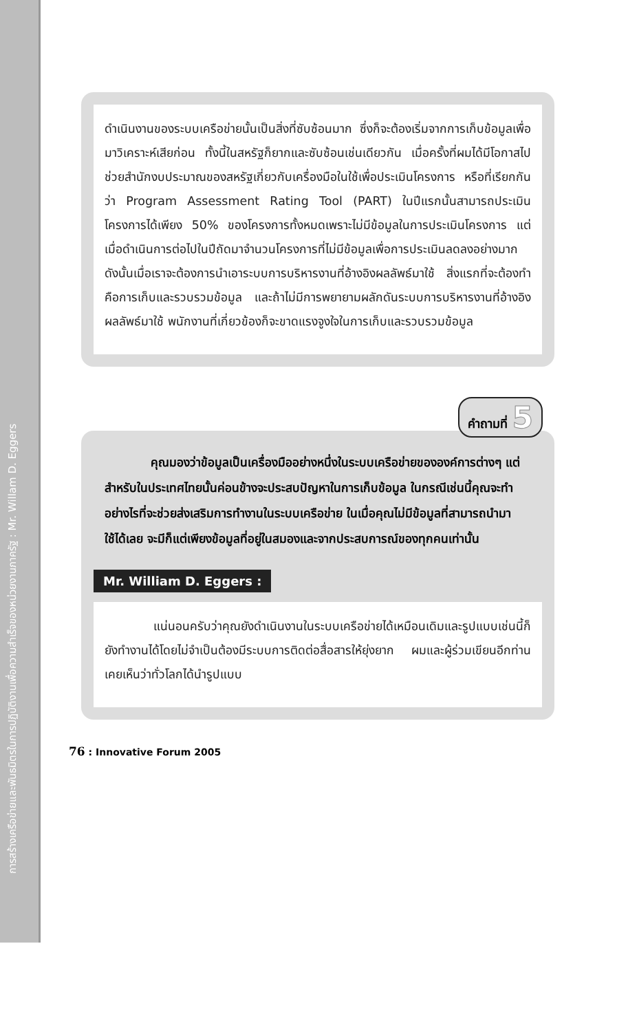การสร้างเครือข่ายและพันธมิตรในการปฏิบัติงานเพื่อความสำเร็จของหน่วยงานภาครัฐ : Mr. Willam D. Eggers
ดำเนินงานของระบบเครือข่ายนั้นเป็นสิ่งที่ซับซ้อนมาก ซึ่งก็จะต้องเริ่มจากการเก็บข้อมูลเพื่อมาวิเคราะห์เสียก่อน ทั้งนี้ในสหรัฐก็ยากและซับซ้อนเช่นเดียวกัน เมื่อครั้งที่ผมได้มีโอกาสไปช่วยสำนักงบประมาณของสหรัฐเกี่ยวกับเครื่องมือในใช้เพื่อประเมินโครงการ หรือที่เรียกกันว่า Program Assessment Rating Tool (PART) ในปีแรกนั้นสามารถประเมินโครงการได้เพียง 50% ของโครงการทั้งหมดเพราะไม่มีข้อมูลในการประเมินโครงการ แต่เมื่อดำเนินการต่อไปในปีถัดมาจำนวนโครงการที่ไม่มีข้อมูลเพื่อการประเมินลดลงอย่างมาก ดังนั้นเมื่อเราจะต้องการนำเอาระบบการบริหารงานที่อ้างอิงผลลัพธ์มาใช้ สิ่งแรกที่จะต้องทำคือการเก็บและรวบรวมข้อมูล และถ้าไม่มีการพยายามผลักดันระบบการบริหารงานที่อ้างอิงผลลัพธ์มาใช้ พนักงานที่เกี่ยวข้องก็จะขาดแรงจูงใจในการเก็บและรวบรวมข้อมูล
คำถามที่ 5
คุณมองว่าข้อมูลเป็นเครื่องมืออย่างหนึ่งในระบบเครือข่ายขององค์การต่างๆ แต่สำหรับในประเทศไทยนั้นค่อนข้างจะประสบปัญหาในการเก็บข้อมูล ในกรณีเช่นนี้คุณจะทำอย่างไรที่จะช่วยส่งเสริมการทำงานในระบบเครือข่าย ในเมื่อคุณไม่มีข้อมูลที่สามารถนำมาใช้ได้เลย จะมีก็แต่เพียงข้อมูลที่อยู่ในสมองและจากประสบการณ์ของทุกคนเท่านั้น
Mr. William D. Eggers :
แน่นอนครับว่าคุณยังดำเนินงานในระบบเครือข่ายได้เหมือนเดิมและรูปแบบเช่นนี้ก็ยังทำงานได้โดยไม่จำเป็นต้องมีระบบการติดต่อสื่อสารให้ยุ่งยาก ผมและผู้ร่วมเขียนอีกท่านเคยเห็นว่าทั่วโลกได้นำรูปแบบ
76 : Innovative Forum 2005